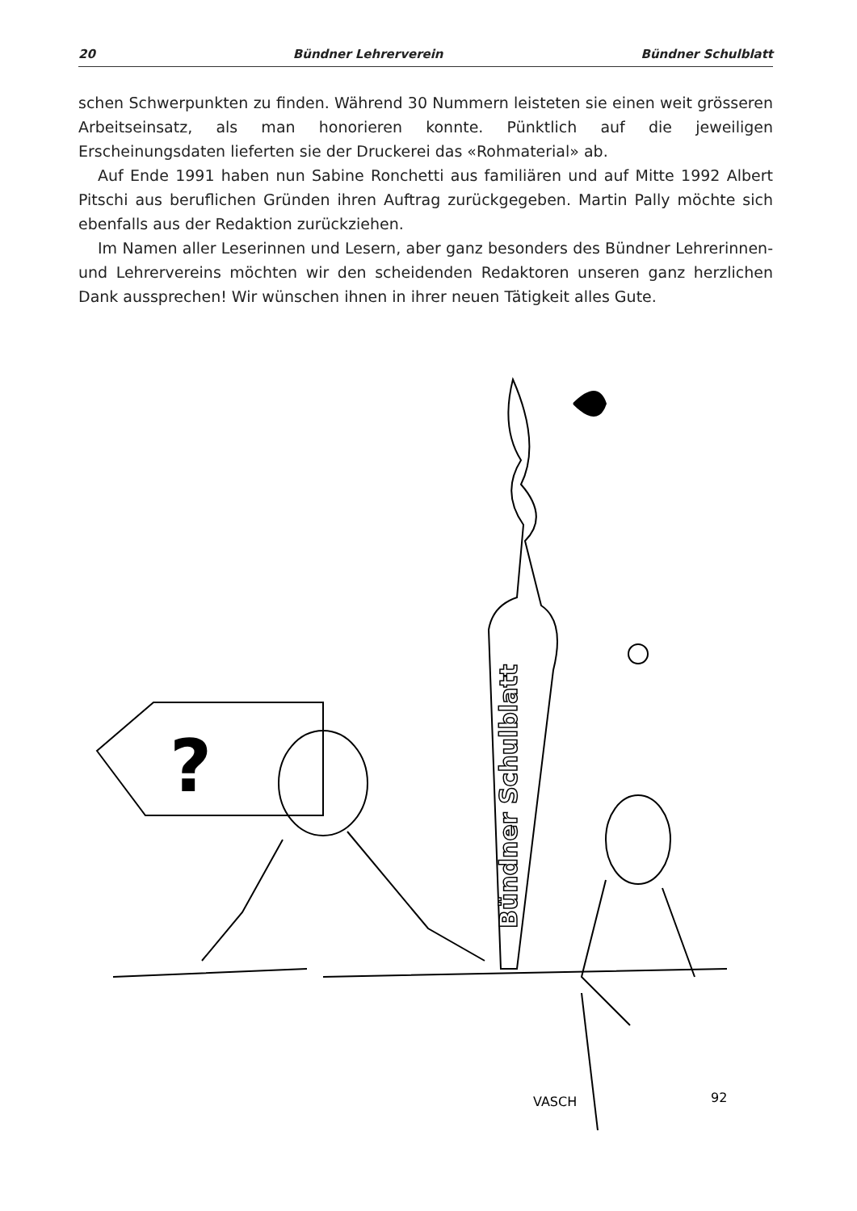20 Bündner Lehrerverein Bündner Schulblatt
schen Schwerpunkten zu finden. Während 30 Nummern leisteten sie einen weit grösseren Arbeitseinsatz, als man honorieren konnte. Pünktlich auf die jeweiligen Erscheinungsdaten lieferten sie der Druckerei das «Rohmaterial» ab.
Auf Ende 1991 haben nun Sabine Ronchetti aus familiären und auf Mitte 1992 Albert Pitschi aus beruflichen Gründen ihren Auftrag zurückgegeben. Martin Pally möchte sich ebenfalls aus der Redaktion zurückziehen.
Im Namen aller Leserinnen und Lesern, aber ganz besonders des Bündner Lehrerinnen- und Lehrervereins möchten wir den scheidenden Redaktoren unseren ganz herzlichen Dank aussprechen! Wir wünschen ihnen in ihrer neuen Tätigkeit alles Gute.
?
VASCH
92
Bündner Schulblatt